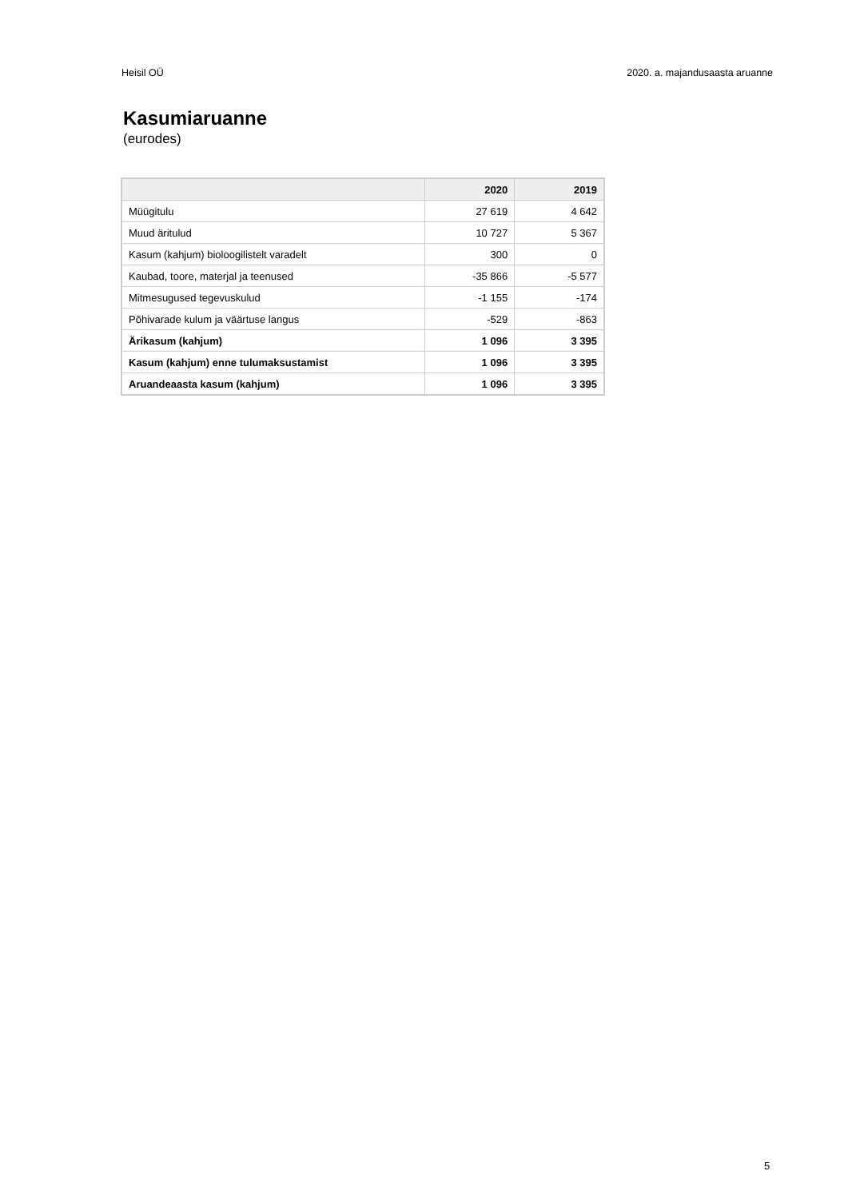Heisil OÜ 2020. a. majandusaasta aruanne
Kasumiaruanne
(eurodes)
| | 2020 | 2019 |
| --- | --- | --- |
| Müügitulu | 27 619 | 4 642 |
| Muud äritulud | 10 727 | 5 367 |
| Kasum (kahjum) bioloogilistelt varadelt | 300 | 0 |
| Kaubad, toore, materjal ja teenused | -35 866 | -5 577 |
| Mitmesugused tegevuskulud | -1 155 | -174 |
| Põhivarade kulum ja väärtuse langus | -529 | -863 |
| Ärikasum (kahjum) | 1 096 | 3 395 |
| Kasum (kahjum) enne tulumaksustamist | 1 096 | 3 395 |
| Aruandeaasta kasum (kahjum) | 1 096 | 3 395 |
5